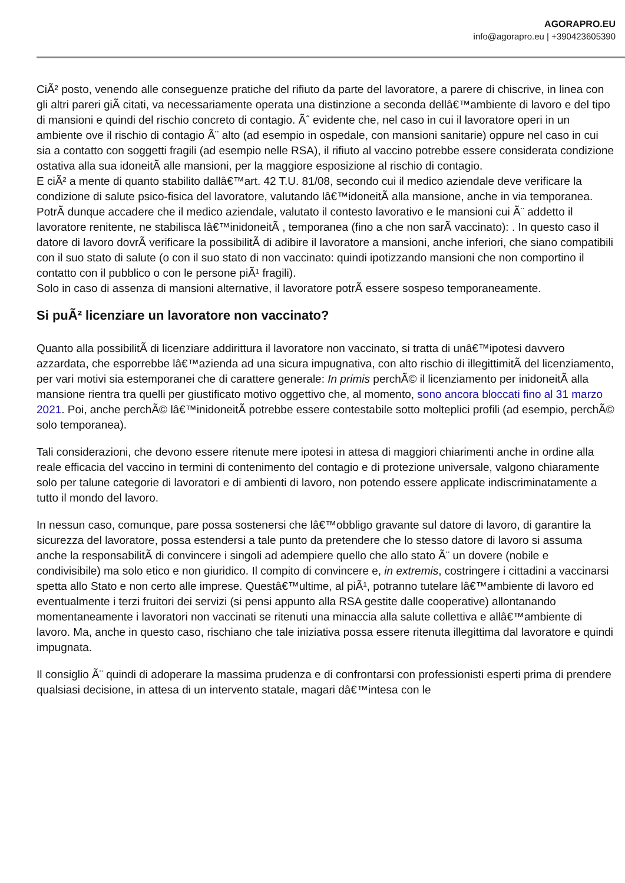AGORAPRO.EU
info@agorapro.eu | +390423605390
CiÃ² posto, venendo alle conseguenze pratiche del rifiuto da parte del lavoratore, a parere di chiscrive, in linea con gli altri pareri giÃ citati, va necessariamente operata una distinzione a seconda dellâ€™ambiente di lavoro e del tipo di mansioni e quindi del rischio concreto di contagio. Ãˆ evidente che, nel caso in cui il lavoratore operi in un ambiente ove il rischio di contagio Ã¨ alto (ad esempio in ospedale, con mansioni sanitarie) oppure nel caso in cui sia a contatto con soggetti fragili (ad esempio nelle RSA), il rifiuto al vaccino potrebbe essere considerata condizione ostativa alla sua idoneitÃ alle mansioni, per la maggiore esposizione al rischio di contagio.
E ciÃ² a mente di quanto stabilito dallâ€™art. 42 T.U. 81/08, secondo cui il medico aziendale deve verificare la condizione di salute psico-fisica del lavoratore, valutando lâ€™idoneitÃ alla mansione, anche in via temporanea.
PotrÃ dunque accadere che il medico aziendale, valutato il contesto lavorativo e le mansioni cui Ã¨ addetto il lavoratore renitente, ne stabilisca lâ€™inidoneitÃ , temporanea (fino a che non sarÃ vaccinato): . In questo caso il datore di lavoro dovrÃ verificare la possibilitÃ di adibire il lavoratore a mansioni, anche inferiori, che siano compatibili con il suo stato di salute (o con il suo stato di non vaccinato: quindi ipotizzando mansioni che non comportino il contatto con il pubblico o con le persone piÃ¹ fragili).
Solo in caso di assenza di mansioni alternative, il lavoratore potrÃ essere sospeso temporaneamente.
Si puÃ² licenziare un lavoratore non vaccinato?
Quanto alla possibilitÃ di licenziare addirittura il lavoratore non vaccinato, si tratta di unâ€™ipotesi davvero azzardata, che esporrebbe lâ€™azienda ad una sicura impugnativa, con alto rischio di illegittimitÃ del licenziamento, per vari motivi sia estemporanei che di carattere generale: In primis perchÃ© il licenziamento per inidoneitÃ alla mansione rientra tra quelli per giustificato motivo oggettivo che, al momento, sono ancora bloccati fino al 31 marzo 2021. Poi, anche perchÃ© lâ€™inidoneitÃ potrebbe essere contestabile sotto molteplici profili (ad esempio, perchÃ© solo temporanea).
Tali considerazioni, che devono essere ritenute mere ipotesi in attesa di maggiori chiarimenti anche in ordine alla reale efficacia del vaccino in termini di contenimento del contagio e di protezione universale, valgono chiaramente solo per talune categorie di lavoratori e di ambienti di lavoro, non potendo essere applicate indiscriminatamente a tutto il mondo del lavoro.
In nessun caso, comunque, pare possa sostenersi che lâ€™obbligo gravante sul datore di lavoro, di garantire la sicurezza del lavoratore, possa estendersi a tale punto da pretendere che lo stesso datore di lavoro si assuma anche la responsabilitÃ di convincere i singoli ad adempiere quello che allo stato Ã¨ un dovere (nobile e condivisibile) ma solo etico e non giuridico. Il compito di convincere e, in extremis, costringere i cittadini a vaccinarsi spetta allo Stato e non certo alle imprese. Questâ€™ultime, al piÃ¹, potranno tutelare lâ€™ambiente di lavoro ed eventualmente i terzi fruitori dei servizi (si pensi appunto alla RSA gestite dalle cooperative) allontanando momentaneamente i lavoratori non vaccinati se ritenuti una minaccia alla salute collettiva e allâ€™ambiente di lavoro. Ma, anche in questo caso, rischiano che tale iniziativa possa essere ritenuta illegittima dal lavoratore e quindi impugnata.
Il consiglio Ã¨ quindi di adoperare la massima prudenza e di confrontarsi con professionisti esperti prima di prendere qualsiasi decisione, in attesa di un intervento statale, magari dâ€™intesa con le